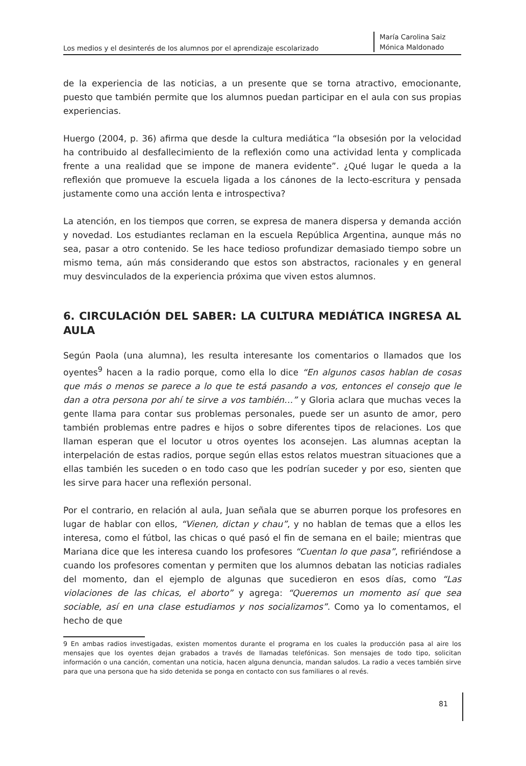Los medios y el desinterés de los alumnos por el aprendizaje escolarizado
María Carolina Saiz
Mónica Maldonado
de la experiencia de las noticias, a un presente que se torna atractivo, emocionante, puesto que también permite que los alumnos puedan participar en el aula con sus propias experiencias.
Huergo (2004, p. 36) afirma que desde la cultura mediática “la obsesión por la velocidad ha contribuido al desfallecimiento de la reflexión como una actividad lenta y complicada frente a una realidad que se impone de manera evidente”. ¿Qué lugar le queda a la reflexión que promueve la escuela ligada a los cánones de la lecto-escritura y pensada justamente como una acción lenta e introspectiva?
La atención, en los tiempos que corren, se expresa de manera dispersa y demanda acción y novedad. Los estudiantes reclaman en la escuela República Argentina, aunque más no sea, pasar a otro contenido. Se les hace tedioso profundizar demasiado tiempo sobre un mismo tema, aún más considerando que estos son abstractos, racionales y en general muy desvinculados de la experiencia próxima que viven estos alumnos.
6. CIRCULACIÓN DEL SABER: LA CULTURA MEDIÁTICA INGRESA AL AULA
Según Paola (una alumna), les resulta interesante los comentarios o llamados que los oyentes<sup>9</sup> hacen a la radio porque, como ella lo dice “En algunos casos hablan de cosas que más o menos se parece a lo que te está pasando a vos, entonces el consejo que le dan a otra persona por ahí te sirve a vos también…” y Gloria aclara que muchas veces la gente llama para contar sus problemas personales, puede ser un asunto de amor, pero también problemas entre padres e hijos o sobre diferentes tipos de relaciones. Los que llaman esperan que el locutor u otros oyentes los aconsejen. Las alumnas aceptan la interpelación de estas radios, porque según ellas estos relatos muestran situaciones que a ellas también les suceden o en todo caso que les podrían suceder y por eso, sienten que les sirve para hacer una reflexión personal.
Por el contrario, en relación al aula, Juan señala que se aburren porque los profesores en lugar de hablar con ellos, “Vienen, dictan y chau”, y no hablan de temas que a ellos les interesa, como el fútbol, las chicas o qué pasó el fin de semana en el baile; mientras que Mariana dice que les interesa cuando los profesores “Cuentan lo que pasa”, refiriéndose a cuando los profesores comentan y permiten que los alumnos debatan las noticias radiales del momento, dan el ejemplo de algunas que sucedieron en esos días, como “Las violaciones de las chicas, el aborto” y agrega: “Queremos un momento así que sea sociable, así en una clase estudiamos y nos socializamos”. Como ya lo comentamos, el hecho de que
9 En ambas radios investigadas, existen momentos durante el programa en los cuales la producción pasa al aire los mensajes que los oyentes dejan grabados a través de llamadas telefónicas. Son mensajes de todo tipo, solicitan información o una canción, comentan una noticia, hacen alguna denuncia, mandan saludos. La radio a veces también sirve para que una persona que ha sido detenida se ponga en contacto con sus familiares o al revés.
81